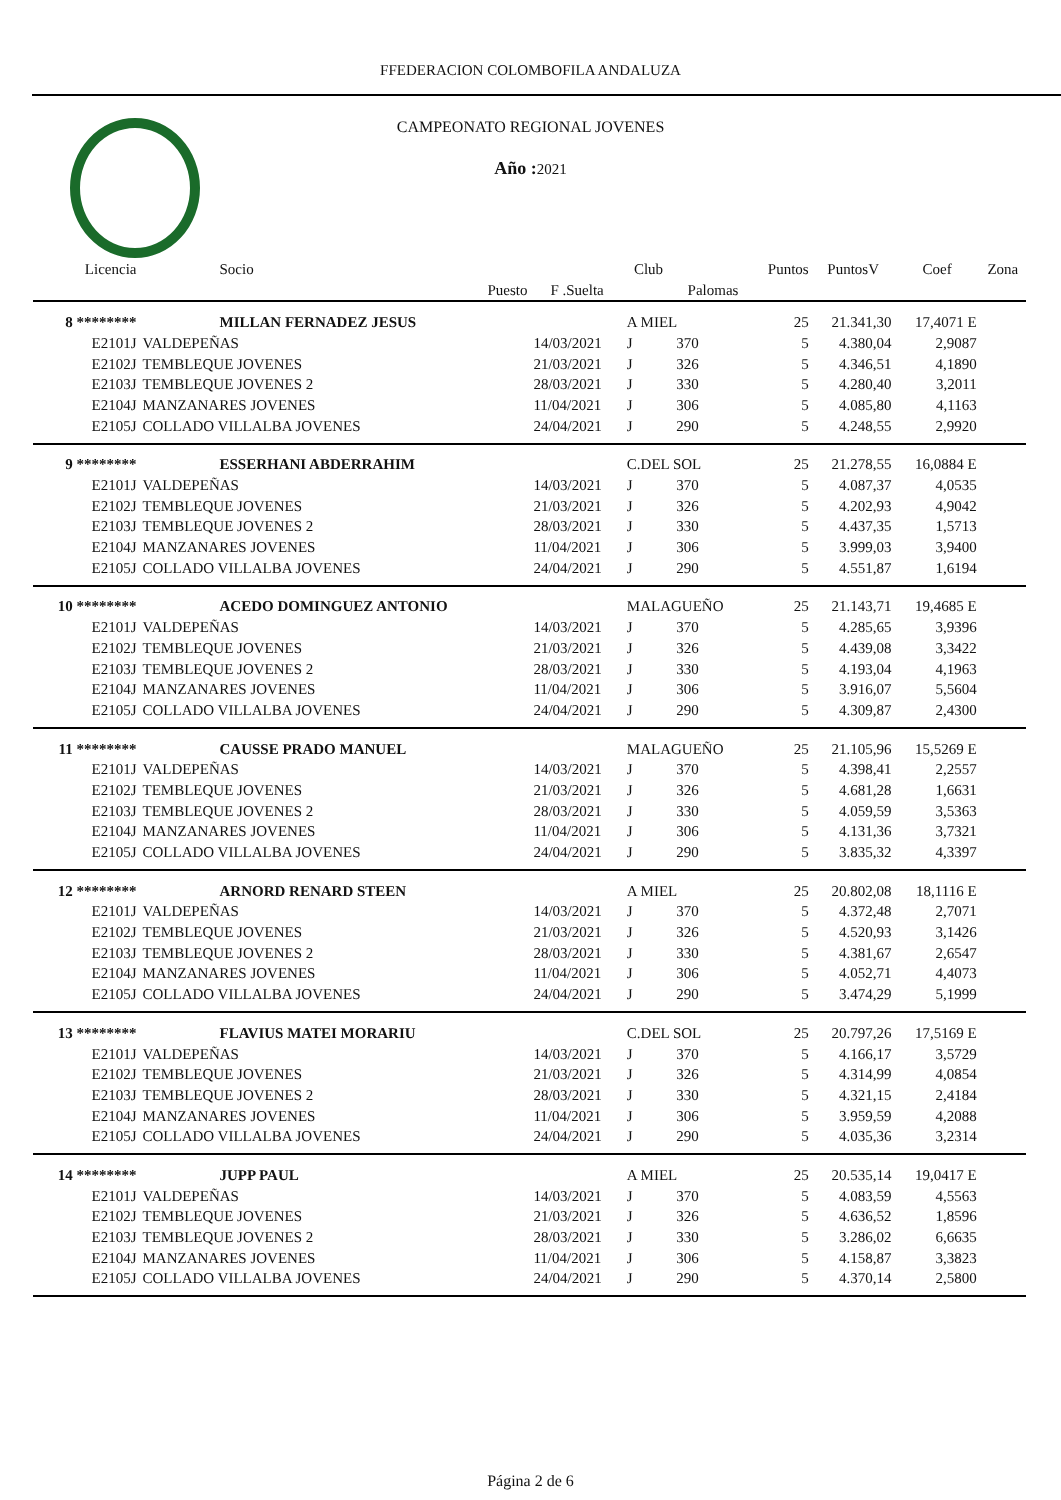FFEDERACION COLOMBOFILA ANDALUZA
CAMPEONATO REGIONAL JOVENES
Año : 2021
| Licencia | Socio | | Club | | Puntos | PuntosV | Coef | Zona |
| --- | --- | --- | --- | --- | --- | --- | --- | --- |
| | Puesto | F .Suelta | | Palomas | | | | |
| 8 ******** | MILLAN FERNADEZ JESUS | | A MIEL | | 25 | 21.341,30 | 17,4071 E | |
| E2101J | VALDEPEÑAS | 14/03/2021 | J | 370 | 5 | 4.380,04 | 2,9087 | |
| E2102J | TEMBLEQUE JOVENES | 21/03/2021 | J | 326 | 5 | 4.346,51 | 4,1890 | |
| E2103J | TEMBLEQUE JOVENES 2 | 28/03/2021 | J | 330 | 5 | 4.280,40 | 3,2011 | |
| E2104J | MANZANARES JOVENES | 11/04/2021 | J | 306 | 5 | 4.085,80 | 4,1163 | |
| E2105J | COLLADO VILLALBA JOVENES | 24/04/2021 | J | 290 | 5 | 4.248,55 | 2,9920 | |
| 9 ******** | ESSERHANI ABDERRAHIM | | C.DEL SOL | | 25 | 21.278,55 | 16,0884 E | |
| E2101J | VALDEPEÑAS | 14/03/2021 | J | 370 | 5 | 4.087,37 | 4,0535 | |
| E2102J | TEMBLEQUE JOVENES | 21/03/2021 | J | 326 | 5 | 4.202,93 | 4,9042 | |
| E2103J | TEMBLEQUE JOVENES 2 | 28/03/2021 | J | 330 | 5 | 4.437,35 | 1,5713 | |
| E2104J | MANZANARES JOVENES | 11/04/2021 | J | 306 | 5 | 3.999,03 | 3,9400 | |
| E2105J | COLLADO VILLALBA JOVENES | 24/04/2021 | J | 290 | 5 | 4.551,87 | 1,6194 | |
| 10 ******** | ACEDO DOMINGUEZ ANTONIO | | MALAGUEÑO | | 25 | 21.143,71 | 19,4685 E | |
| E2101J | VALDEPEÑAS | 14/03/2021 | J | 370 | 5 | 4.285,65 | 3,9396 | |
| E2102J | TEMBLEQUE JOVENES | 21/03/2021 | J | 326 | 5 | 4.439,08 | 3,3422 | |
| E2103J | TEMBLEQUE JOVENES 2 | 28/03/2021 | J | 330 | 5 | 4.193,04 | 4,1963 | |
| E2104J | MANZANARES JOVENES | 11/04/2021 | J | 306 | 5 | 3.916,07 | 5,5604 | |
| E2105J | COLLADO VILLALBA JOVENES | 24/04/2021 | J | 290 | 5 | 4.309,87 | 2,4300 | |
| 11 ******** | CAUSSE PRADO MANUEL | | MALAGUEÑO | | 25 | 21.105,96 | 15,5269 E | |
| E2101J | VALDEPEÑAS | 14/03/2021 | J | 370 | 5 | 4.398,41 | 2,2557 | |
| E2102J | TEMBLEQUE JOVENES | 21/03/2021 | J | 326 | 5 | 4.681,28 | 1,6631 | |
| E2103J | TEMBLEQUE JOVENES 2 | 28/03/2021 | J | 330 | 5 | 4.059,59 | 3,5363 | |
| E2104J | MANZANARES JOVENES | 11/04/2021 | J | 306 | 5 | 4.131,36 | 3,7321 | |
| E2105J | COLLADO VILLALBA JOVENES | 24/04/2021 | J | 290 | 5 | 3.835,32 | 4,3397 | |
| 12 ******** | ARNORD RENARD STEEN | | A MIEL | | 25 | 20.802,08 | 18,1116 E | |
| E2101J | VALDEPEÑAS | 14/03/2021 | J | 370 | 5 | 4.372,48 | 2,7071 | |
| E2102J | TEMBLEQUE JOVENES | 21/03/2021 | J | 326 | 5 | 4.520,93 | 3,1426 | |
| E2103J | TEMBLEQUE JOVENES 2 | 28/03/2021 | J | 330 | 5 | 4.381,67 | 2,6547 | |
| E2104J | MANZANARES JOVENES | 11/04/2021 | J | 306 | 5 | 4.052,71 | 4,4073 | |
| E2105J | COLLADO VILLALBA JOVENES | 24/04/2021 | J | 290 | 5 | 3.474,29 | 5,1999 | |
| 13 ******** | FLAVIUS MATEI MORARIU | | C.DEL SOL | | 25 | 20.797,26 | 17,5169 E | |
| E2101J | VALDEPEÑAS | 14/03/2021 | J | 370 | 5 | 4.166,17 | 3,5729 | |
| E2102J | TEMBLEQUE JOVENES | 21/03/2021 | J | 326 | 5 | 4.314,99 | 4,0854 | |
| E2103J | TEMBLEQUE JOVENES 2 | 28/03/2021 | J | 330 | 5 | 4.321,15 | 2,4184 | |
| E2104J | MANZANARES JOVENES | 11/04/2021 | J | 306 | 5 | 3.959,59 | 4,2088 | |
| E2105J | COLLADO VILLALBA JOVENES | 24/04/2021 | J | 290 | 5 | 4.035,36 | 3,2314 | |
| 14 ******** | JUPP PAUL | | A MIEL | | 25 | 20.535,14 | 19,0417 E | |
| E2101J | VALDEPEÑAS | 14/03/2021 | J | 370 | 5 | 4.083,59 | 4,5563 | |
| E2102J | TEMBLEQUE JOVENES | 21/03/2021 | J | 326 | 5 | 4.636,52 | 1,8596 | |
| E2103J | TEMBLEQUE JOVENES 2 | 28/03/2021 | J | 330 | 5 | 3.286,02 | 6,6635 | |
| E2104J | MANZANARES JOVENES | 11/04/2021 | J | 306 | 5 | 4.158,87 | 3,3823 | |
| E2105J | COLLADO VILLALBA JOVENES | 24/04/2021 | J | 290 | 5 | 4.370,14 | 2,5800 | |
Página 2 de 6